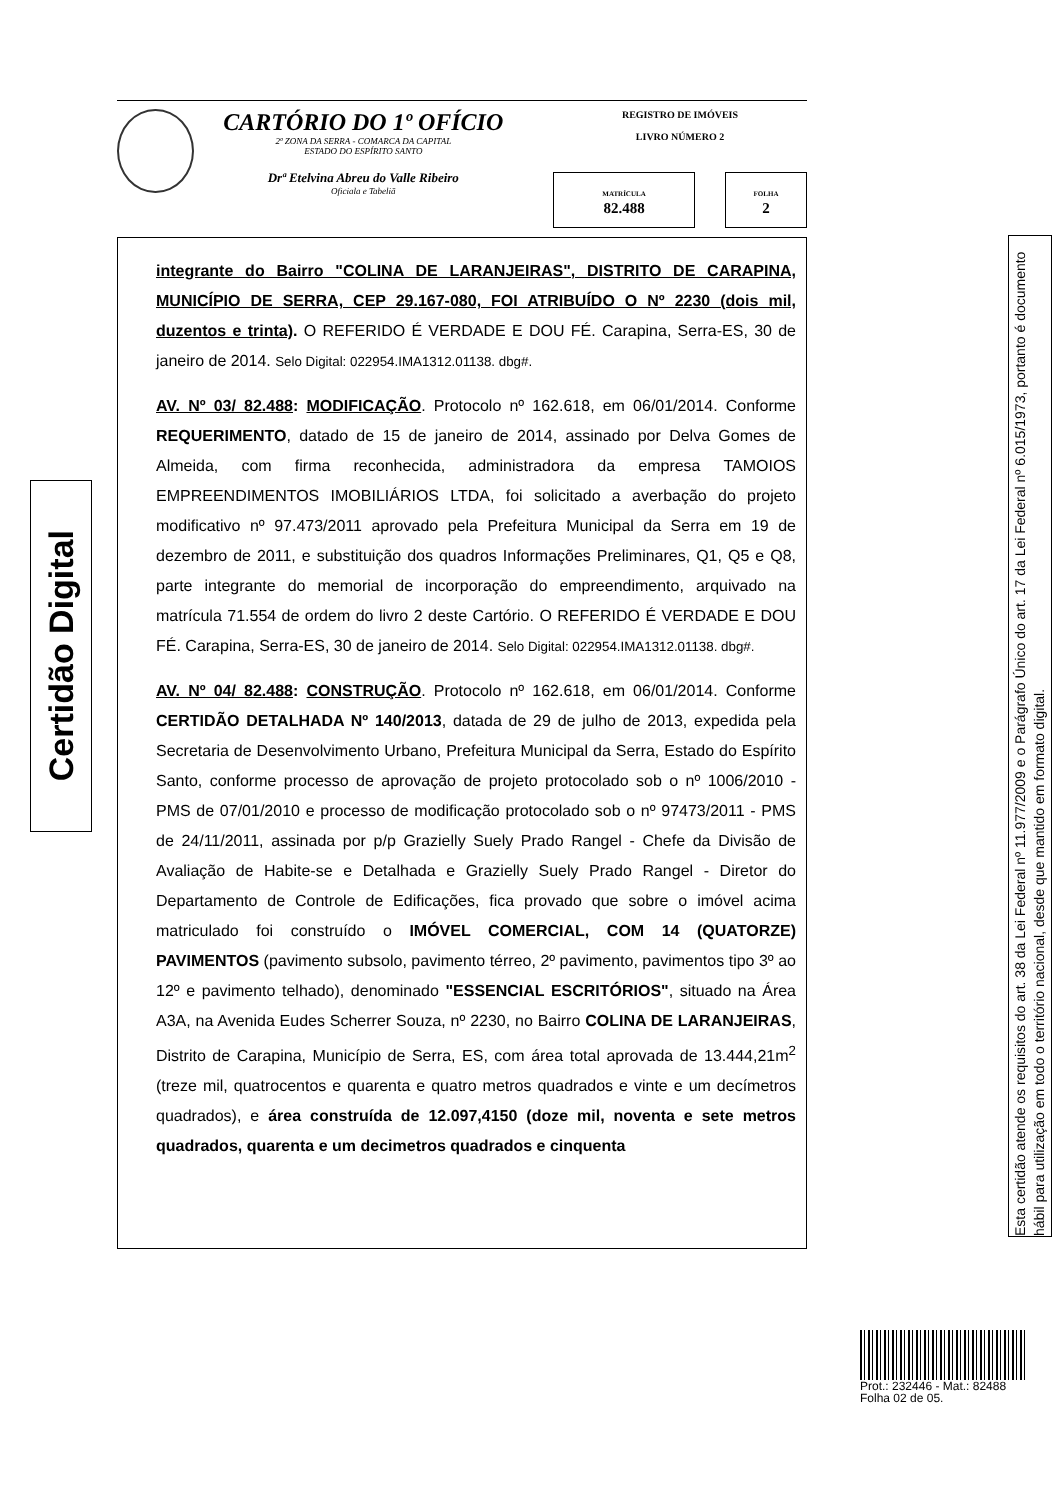CARTÓRIO DO 1º OFÍCIO
2ª ZONA DA SERRA - COMARCA DA CAPITAL
ESTADO DO ESPÍRITO SANTO
Drª Etelvina Abreu do Valle Ribeiro
Oficiala e Tabeliã
REGISTRO DE IMÓVEIS
LIVRO NÚMERO 2
MATRÍCULA
82.488
FOLHA
2
Certidão Digital
integrante do Bairro "COLINA DE LARANJEIRAS", DISTRITO DE CARAPINA, MUNICÍPIO DE SERRA, CEP 29.167-080, FOI ATRIBUÍDO O Nº 2230 (dois mil, duzentos e trinta). O REFERIDO É VERDADE E DOU FÉ. Carapina, Serra-ES, 30 de janeiro de 2014. Selo Digital: 022954.IMA1312.01138. dbg#.
AV. Nº 03/ 82.488: MODIFICAÇÃO. Protocolo nº 162.618, em 06/01/2014. Conforme REQUERIMENTO, datado de 15 de janeiro de 2014, assinado por Delva Gomes de Almeida, com firma reconhecida, administradora da empresa TAMOIOS EMPREENDIMENTOS IMOBILIÁRIOS LTDA, foi solicitado a averbação do projeto modificativo nº 97.473/2011 aprovado pela Prefeitura Municipal da Serra em 19 de dezembro de 2011, e substituição dos quadros Informações Preliminares, Q1, Q5 e Q8, parte integrante do memorial de incorporação do empreendimento, arquivado na matrícula 71.554 de ordem do livro 2 deste Cartório. O REFERIDO É VERDADE E DOU FÉ. Carapina, Serra-ES, 30 de janeiro de 2014. Selo Digital: 022954.IMA1312.01138. dbg#.
AV. Nº 04/ 82.488: CONSTRUÇÃO. Protocolo nº 162.618, em 06/01/2014. Conforme CERTIDÃO DETALHADA Nº 140/2013, datada de 29 de julho de 2013, expedida pela Secretaria de Desenvolvimento Urbano, Prefeitura Municipal da Serra, Estado do Espírito Santo, conforme processo de aprovação de projeto protocolado sob o nº 1006/2010 - PMS de 07/01/2010 e processo de modificação protocolado sob o nº 97473/2011 - PMS de 24/11/2011, assinada por p/p Grazielly Suely Prado Rangel - Chefe da Divisão de Avaliação de Habite-se e Detalhada e Grazielly Suely Prado Rangel - Diretor do Departamento de Controle de Edificações, fica provado que sobre o imóvel acima matriculado foi construído o IMÓVEL COMERCIAL, COM 14 (QUATORZE) PAVIMENTOS (pavimento subsolo, pavimento térreo, 2º pavimento, pavimentos tipo 3º ao 12º e pavimento telhado), denominado "ESSENCIAL ESCRITÓRIOS", situado na Área A3A, na Avenida Eudes Scherrer Souza, nº 2230, no Bairro COLINA DE LARANJEIRAS, Distrito de Carapina, Município de Serra, ES, com área total aprovada de 13.444,21m<sup>2</sup> (treze mil, quatrocentos e quarenta e quatro metros quadrados e vinte e um decímetros quadrados), e área construída de 12.097,4150 (doze mil, noventa e sete metros quadrados, quarenta e um decimetros quadrados e cinquenta
Esta certidão atende os requisitos do art. 38 da Lei Federal nº 11.977/2009 e o Parágrafo Único do art. 17 da Lei Federal nº 6.015/1973, portanto é documento hábil para utilização em todo o território nacional, desde que mantido em formato digital.
Prot.: 232446 - Mat.: 82488
Folha 02 de 05.